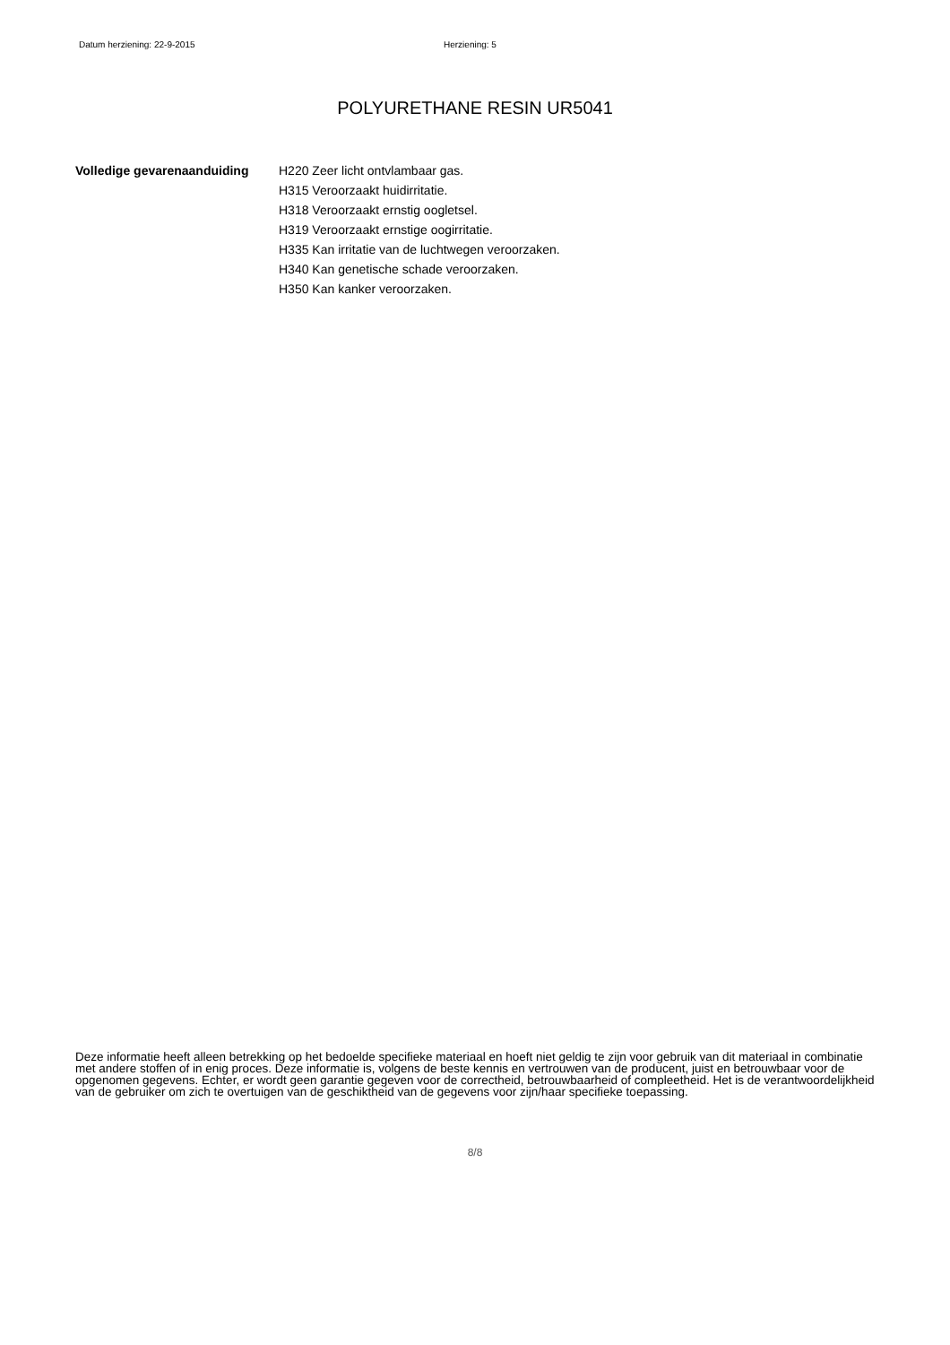Datum herziening: 22-9-2015 Herziening: 5
POLYURETHANE RESIN UR5041
Volledige gevarenaanduiding H220 Zeer licht ontvlambaar gas.
H315 Veroorzaakt huidirritatie.
H318 Veroorzaakt ernstig oogletsel.
H319 Veroorzaakt ernstige oogirritatie.
H335 Kan irritatie van de luchtwegen veroorzaken.
H340 Kan genetische schade veroorzaken.
H350 Kan kanker veroorzaken.
Deze informatie heeft alleen betrekking op het bedoelde specifieke materiaal en hoeft niet geldig te zijn voor gebruik van dit materiaal in combinatie met andere stoffen of in enig proces. Deze informatie is, volgens de beste kennis en vertrouwen van de producent, juist en betrouwbaar voor de opgenomen gegevens. Echter, er wordt geen garantie gegeven voor de correctheid, betrouwbaarheid of compleetheid. Het is de verantwoordelijkheid van de gebruiker om zich te overtuigen van de geschiktheid van de gegevens voor zijn/haar specifieke toepassing.
8/8